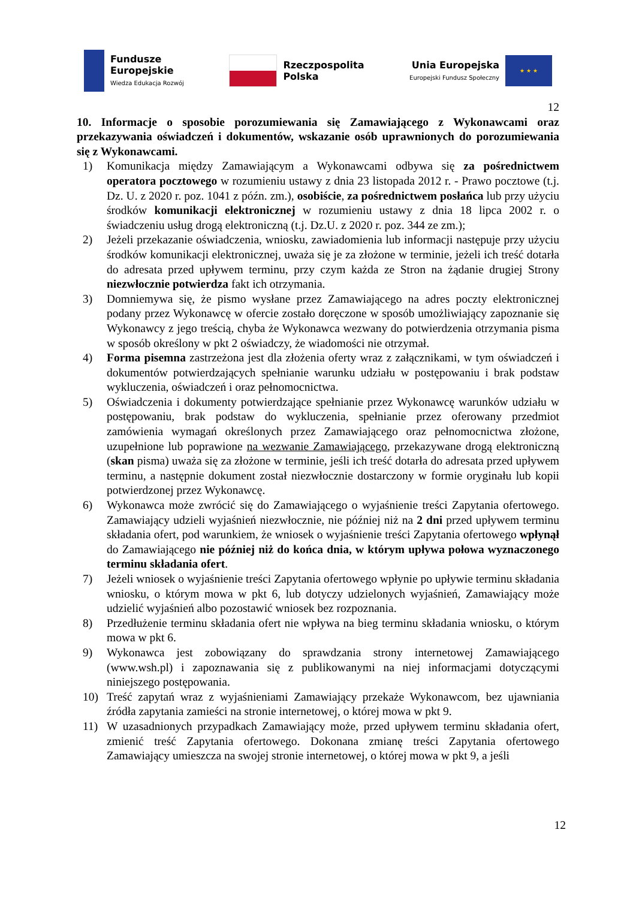Fundusze
Europejskie
Wiedza Edukacja Rozwój
Rzeczpospolita
Polska
Unia Europejska
Europejski Fundusz Społeczny
★ ★ ★
12
10. Informacje o sposobie porozumiewania się Zamawiającego z Wykonawcami oraz przekazywania oświadczeń i dokumentów, wskazanie osób uprawnionych do porozumiewania się z Wykonawcami.
1) Komunikacja między Zamawiającym a Wykonawcami odbywa się za pośrednictwem operatora pocztowego w rozumieniu ustawy z dnia 23 listopada 2012 r. - Prawo pocztowe (t.j. Dz. U. z 2020 r. poz. 1041 z późn. zm.), osobiście, za pośrednictwem posłańca lub przy użyciu środków komunikacji elektronicznej w rozumieniu ustawy z dnia 18 lipca 2002 r. o świadczeniu usług drogą elektroniczną (t.j. Dz.U. z 2020 r. poz. 344 ze zm.);
2) Jeżeli przekazanie oświadczenia, wniosku, zawiadomienia lub informacji następuje przy użyciu środków komunikacji elektronicznej, uważa się je za złożone w terminie, jeżeli ich treść dotarła do adresata przed upływem terminu, przy czym każda ze Stron na żądanie drugiej Strony niezwłocznie potwierdza fakt ich otrzymania.
3) Domniemywa się, że pismo wysłane przez Zamawiającego na adres poczty elektronicznej podany przez Wykonawcę w ofercie zostało doręczone w sposób umożliwiający zapoznanie się Wykonawcy z jego treścią, chyba że Wykonawca wezwany do potwierdzenia otrzymania pisma w sposób określony w pkt 2 oświadczy, że wiadomości nie otrzymał.
4) Forma pisemna zastrzeżona jest dla złożenia oferty wraz z załącznikami, w tym oświadczeń i dokumentów potwierdzających spełnianie warunku udziału w postępowaniu i brak podstaw wykluczenia, oświadczeń i oraz pełnomocnictwa.
5) Oświadczenia i dokumenty potwierdzające spełnianie przez Wykonawcę warunków udziału w postępowaniu, brak podstaw do wykluczenia, spełnianie przez oferowany przedmiot zamówienia wymagań określonych przez Zamawiającego oraz pełnomocnictwa złożone, uzupełnione lub poprawione na wezwanie Zamawiającego, przekazywane drogą elektroniczną (skan pisma) uważa się za złożone w terminie, jeśli ich treść dotarła do adresata przed upływem terminu, a następnie dokument został niezwłocznie dostarczony w formie oryginału lub kopii potwierdzonej przez Wykonawcę.
6) Wykonawca może zwrócić się do Zamawiającego o wyjaśnienie treści Zapytania ofertowego. Zamawiający udzieli wyjaśnień niezwłocznie, nie później niż na 2 dni przed upływem terminu składania ofert, pod warunkiem, że wniosek o wyjaśnienie treści Zapytania ofertowego wpłynął do Zamawiającego nie później niż do końca dnia, w którym upływa połowa wyznaczonego terminu składania ofert.
7) Jeżeli wniosek o wyjaśnienie treści Zapytania ofertowego wpłynie po upływie terminu składania wniosku, o którym mowa w pkt 6, lub dotyczy udzielonych wyjaśnień, Zamawiający może udzielić wyjaśnień albo pozostawić wniosek bez rozpoznania.
8) Przedłużenie terminu składania ofert nie wpływa na bieg terminu składania wniosku, o którym mowa w pkt 6.
9) Wykonawca jest zobowiązany do sprawdzania strony internetowej Zamawiającego (www.wsh.pl) i zapoznawania się z publikowanymi na niej informacjami dotyczącymi niniejszego postępowania.
10) Treść zapytań wraz z wyjaśnieniami Zamawiający przekaże Wykonawcom, bez ujawniania źródła zapytania zamieści na stronie internetowej, o której mowa w pkt 9.
11) W uzasadnionych przypadkach Zamawiający może, przed upływem terminu składania ofert, zmienić treść Zapytania ofertowego. Dokonana zmianę treści Zapytania ofertowego Zamawiający umieszcza na swojej stronie internetowej, o której mowa w pkt 9, a jeśli
12